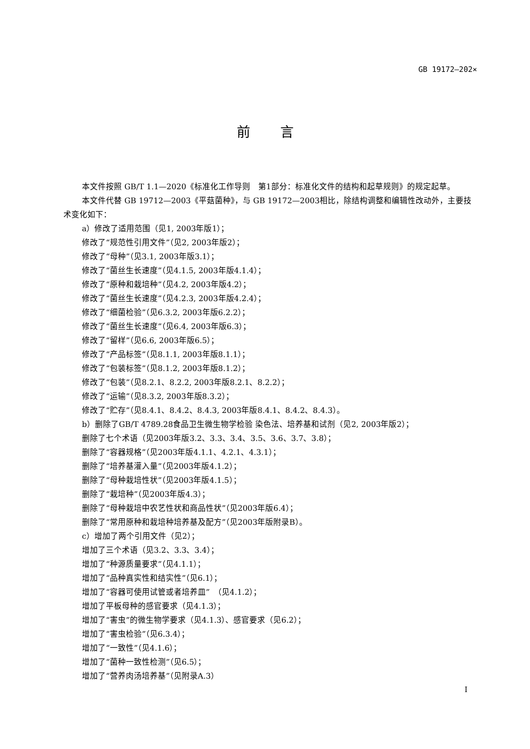GB 19172—202×
前言
本文件按照 GB/T 1.1—2020《标准化工作导则　第1部分：标准化文件的结构和起草规则》的规定起草。
本文件代替 GB 19712—2003《平菇菌种》，与 GB 19172—2003相比，除结构调整和编辑性改动外，主要技术变化如下：
a）修改了适用范围（见1, 2003年版1）；
修改了“规范性引用文件”（见2, 2003年版2）；
修改了“母种”（见3.1, 2003年版3.1）；
修改了“菌丝生长速度”（见4.1.5, 2003年版4.1.4）；
修改了“原种和栽培种”（见4.2, 2003年版4.2）；
修改了“菌丝生长速度”（见4.2.3, 2003年版4.2.4）；
修改了“细菌检验”（见6.3.2, 2003年版6.2.2）；
修改了“菌丝生长速度”（见6.4, 2003年版6.3）；
修改了“留样”（见6.6, 2003年版6.5）；
修改了“产品标签”（见8.1.1, 2003年版8.1.1）；
修改了“包装标签”（见8.1.2, 2003年版8.1.2）；
修改了“包装”（见8.2.1、8.2.2, 2003年版8.2.1、8.2.2）；
修改了“运输”（见8.3.2, 2003年版8.3.2）；
修改了“贮存”（见8.4.1、8.4.2、8.4.3, 2003年版8.4.1、8.4.2、8.4.3）。
b）删除了GB/T 4789.28食品卫生微生物学检验 染色法、培养基和试剂（见2, 2003年版2）；
删除了七个术语（见2003年版3.2、3.3、3.4、3.5、3.6、3.7、3.8）；
删除了“容器规格”（见2003年版4.1.1、4.2.1、4.3.1）；
删除了“培养基灌入量”（见2003年版4.1.2）；
删除了“母种栽培性状”（见2003年版4.1.5）；
删除了“栽培种”（见2003年版4.3）；
删除了“母种栽培中农艺性状和商品性状”（见2003年版6.4）；
删除了“常用原种和栽培种培养基及配方”（见2003年版附录B）。
c）增加了两个引用文件（见2）；
增加了三个术语（见3.2、3.3、3.4）；
增加了“种源质量要求”（见4.1.1）；
增加了“品种真实性和结实性”（见6.1）；
增加了“容器可使用试管或者培养皿”　（见4.1.2）；
增加了平板母种的感官要求（见4.1.3）；
增加了“害虫”的微生物学要求（见4.1.3）、感官要求（见6.2）；
增加了“害虫检验”（见6.3.4）；
增加了“一致性”（见4.1.6）；
增加了“菌种一致性检测”（见6.5）；
增加了“营养肉汤培养基”（见附录A.3）
I